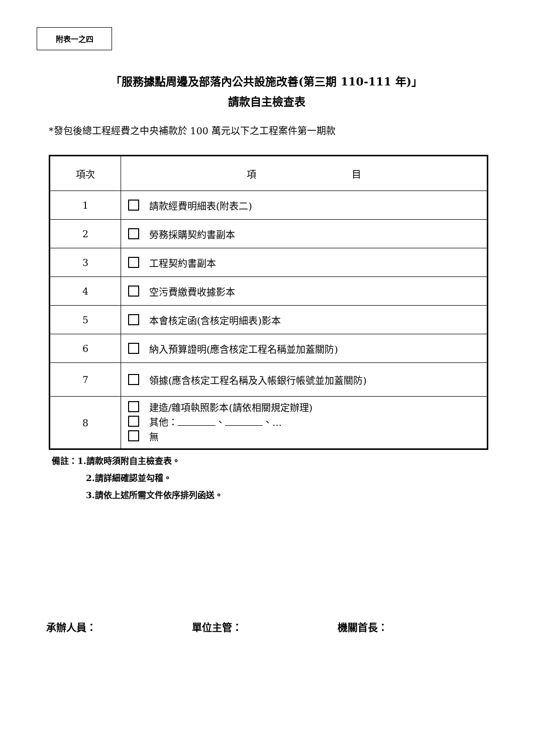附表一之四
「服務據點周邊及部落內公共設施改善(第三期 110-111 年)」
請款自主檢查表
*發包後總工程經費之中央補款於 100 萬元以下之工程案件第一期款
| 項次 | 項 目 |
| --- | --- |
| 1 | 請款經費明細表(附表二) |
| 2 | 勞務採購契約書副本 |
| 3 | 工程契約書副本 |
| 4 | 空污費繳費收據影本 |
| 5 | 本會核定函(含核定明細表)影本 |
| 6 | 納入預算證明(應含核定工程名稱並加蓋關防) |
| 7 | 領據(應含核定工程名稱及入帳銀行帳號並加蓋關防) |
| 8 | 建造/雜項執照影本(請依相關規定辦理) 其他： 、 、… 無 |
備註：1.請款時須附自主檢查表。
2.請詳細確認並勾稽。
3.請依上述所需文件依序排列函送。
承辦人員： 單位主管： 機關首長：